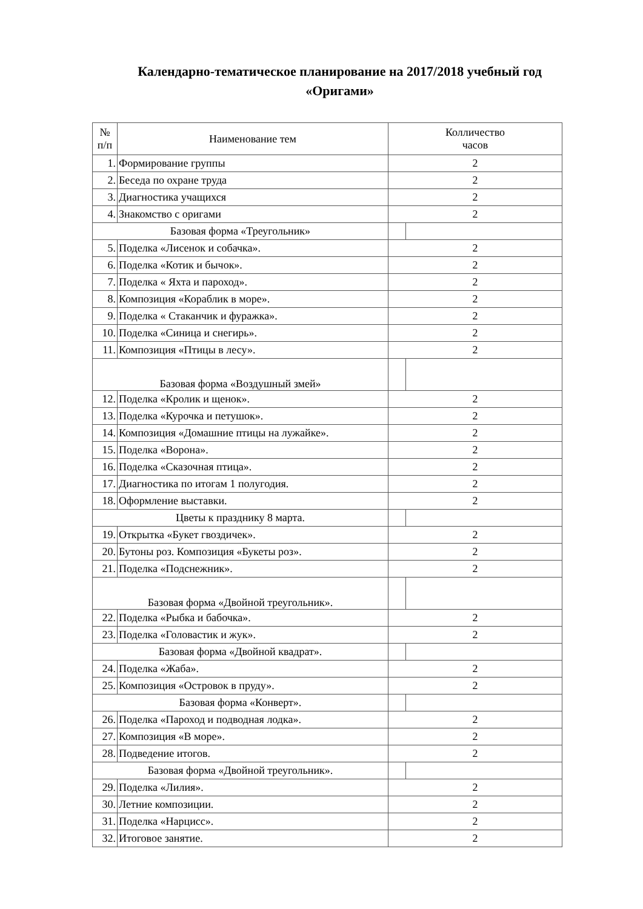Календарно-тематическое планирование на 2017/2018 учебный год
«Оригами»
| № п/п | Наименование тем | Колличество часов | |
| --- | --- | --- | --- |
| 1. | Формирование группы | 2 | |
| 2. | Беседа по охране труда | 2 | |
| 3. | Диагностика учащихся | 2 | |
| 4. | Знакомство с оригами | 2 | |
| Базовая форма «Треугольник» | | | |
| 5. | Поделка «Лисенок и собачка». | 2 | |
| 6. | Поделка «Котик и бычок». | 2 | |
| 7. | Поделка « Яхта и пароход». | 2 | |
| 8. | Композиция «Кораблик в море». | 2 | |
| 9. | Поделка « Стаканчик и фуражка». | 2 | |
| 10. | Поделка «Синица и снегирь». | 2 | |
| 11. | Композиция «Птицы в лесу». | 2 | |
| Базовая форма «Воздушный змей» | | | |
| 12. | Поделка «Кролик и щенок». | 2 | |
| 13. | Поделка «Курочка и петушок». | 2 | |
| 14. | Композиция «Домашние птицы на лужайке». | 2 | |
| 15. | Поделка «Ворона». | 2 | |
| 16. | Поделка «Сказочная птица». | 2 | |
| 17. | Диагностика по итогам 1 полугодия. | 2 | |
| 18. | Оформление выставки. | 2 | |
| Цветы к празднику 8 марта. | | | |
| 19. | Открытка «Букет гвоздичек». | 2 | |
| 20. | Бутоны роз. Композиция «Букеты роз». | 2 | |
| 21. | Поделка «Подснежник». | 2 | |
| Базовая форма «Двойной треугольник». | | | |
| 22. | Поделка «Рыбка и бабочка». | 2 | |
| 23. | Поделка «Головастик и жук». | 2 | |
| Базовая форма «Двойной квадрат». | | | |
| 24. | Поделка «Жаба». | 2 | |
| 25. | Композиция «Островок в пруду». | 2 | |
| Базовая форма «Конверт». | | | |
| 26. | Поделка «Пароход и подводная лодка». | 2 | |
| 27. | Композиция «В море». | 2 | |
| 28. | Подведение итогов. | 2 | |
| Базовая форма «Двойной треугольник». | | | |
| 29. | Поделка «Лилия». | 2 | |
| 30. | Летние композиции. | 2 | |
| 31. | Поделка «Нарцисс». | 2 | |
| 32. | Итоговое занятие. | 2 | |